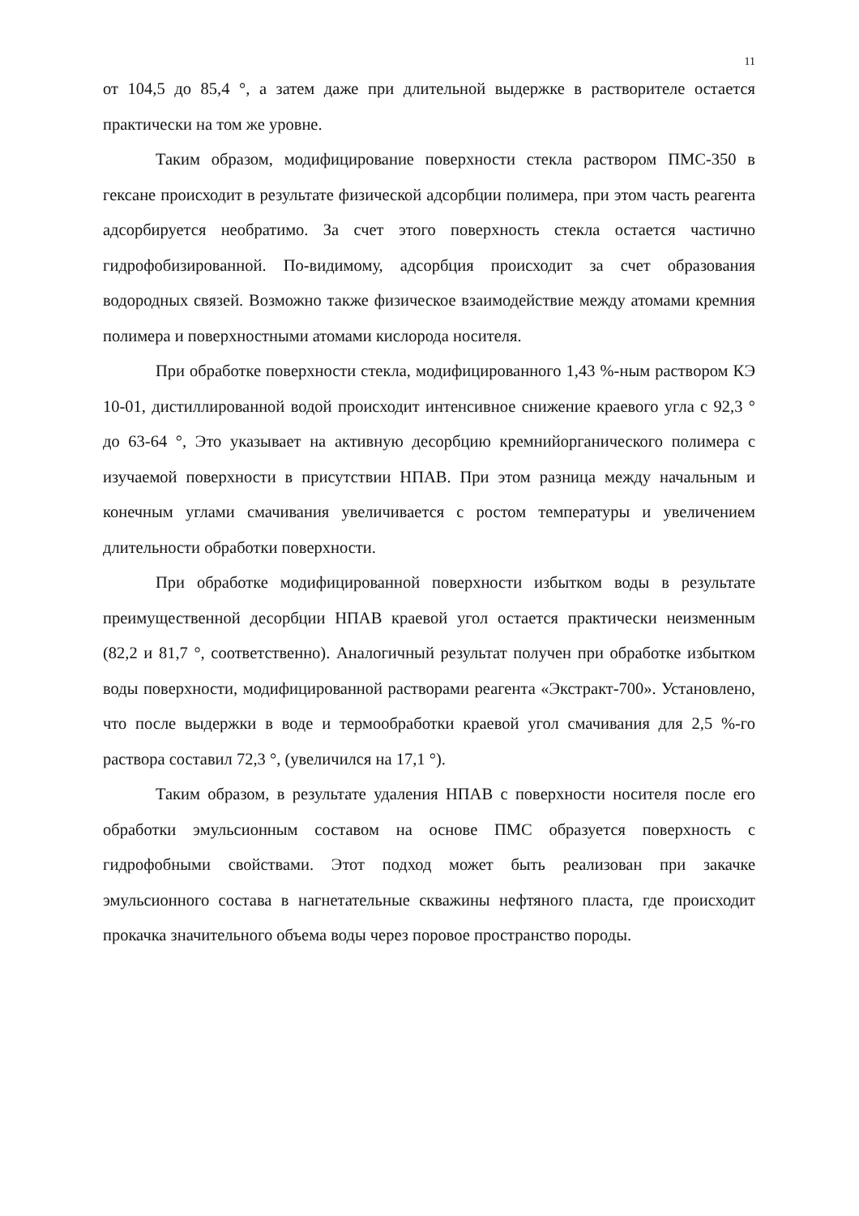11
от 104,5 до 85,4 °, а затем даже при длительной выдержке в растворителе остается практически на том же уровне.
Таким образом, модифицирование поверхности стекла раствором ПМС-350 в гексане происходит в результате физической адсорбции полимера, при этом часть реагента адсорбируется необратимо. За счет этого поверхность стекла остается частично гидрофобизированной. По-видимому, адсорбция происходит за счет образования водородных связей. Возможно также физическое взаимодействие между атомами кремния полимера и поверхностными атомами кислорода носителя.
При обработке поверхности стекла, модифицированного 1,43 %-ным раствором КЭ 10-01, дистиллированной водой происходит интенсивное снижение краевого угла с 92,3 ° до 63-64 °, Это указывает на активную десорбцию кремнийорганического полимера с изучаемой поверхности в присутствии НПАВ. При этом разница между начальным и конечным углами смачивания увеличивается с ростом температуры и увеличением длительности обработки поверхности.
При обработке модифицированной поверхности избытком воды в результате преимущественной десорбции НПАВ краевой угол остается практически неизменным (82,2 и 81,7 °, соответственно). Аналогичный результат получен при обработке избытком воды поверхности, модифицированной растворами реагента «Экстракт-700». Установлено, что после выдержки в воде и термообработки краевой угол смачивания для 2,5 %-го раствора составил 72,3 °, (увеличился на 17,1 °).
Таким образом, в результате удаления НПАВ с поверхности носителя после его обработки эмульсионным составом на основе ПМС образуется поверхность с гидрофобными свойствами. Этот подход может быть реализован при закачке эмульсионного состава в нагнетательные скважины нефтяного пласта, где происходит прокачка значительного объема воды через поровое пространство породы.